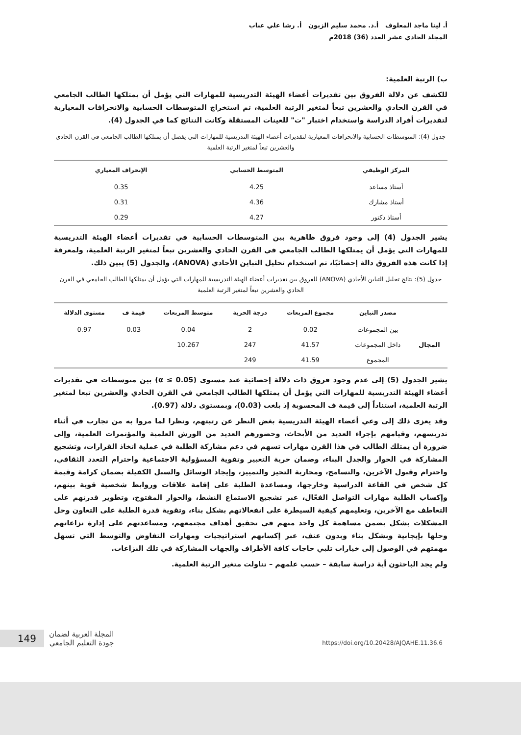أ. لينا ماجد المعلوف أ.د. محمد سليم الزبون أ. رشا علي عناب
المجلد الحادي عشر العدد (36) 2018م
ب) الرتبة العلمية:
للكشف عن دلالة الفروق بين تقديرات أعضاء الهيئة التدريسية للمهارات التي يؤمل أن يمتلكها الطالب الجامعي في القرن الحادي والعشرين تبعاً لمتغير الرتبة العلمية، تم استخراج المتوسطات الحسابية والانحرافات المعيارية لتقديرات أفراد الدراسة واستخدام اختبار "ت" للعينات المستقلة وكانت النتائج كما في الجدول (4).
جدول (4): المتوسطات الحسابية والانحرافات المعيارية لتقديرات أعضاء الهيئة التدريسية للمهارات التي يفضل أن يمتلكها الطالب الجامعي في القرن الحادي والعشرين تبعاً لمتغير الرتبة العلمية
| المركز الوظيفي | المتوسط الحسابي | الإنحراف المعياري |
| --- | --- | --- |
| أستاذ مساعد | 4.25 | 0.35 |
| أستاذ مشارك | 4.36 | 0.31 |
| أستاذ دكتور | 4.27 | 0.29 |
يشير الجدول (4) إلى وجود فروق ظاهرية بين المتوسطات الحسابية في تقديرات أعضاء الهيئة التدريسية للمهارات التي يؤمل أن يمتلكها الطالب الجامعي في القرن الحادي والعشرين تبعاً لمتغير الرتبة العلمية، ولمعرفة إذا كانت هذه الفروق دالة إحصائيًا، تم استخدام تحليل التباين الأحادي (ANOVA)، والجدول (5) يبين ذلك.
جدول (5): نتائج تحليل التباين الأحادي (ANOVA) للفروق بين تقديرات أعضاء الهيئة التدريسية للمهارات التي يؤمل أن يمتلكها الطالب الجامعي في القرن الحادي والعشرين تبعاً لمتغير الرتبة العلمية
| | مصدر التباين | مجموع المربعات | درجة الحرية | متوسط المربعات | قيمة ف | مستوى الدلالة |
| --- | --- | --- | --- | --- | --- | --- |
| المجال | بين المجموعات | 0.02 | 2 | 0.04 | 0.03 | 0.97 |
| | داخل المجموعات | 41.57 | 247 | 10.267 | | |
| | المجموع | 41.59 | 249 | | | |
يشير الجدول (5) إلى عدم وجود فروق ذات دلالة إحصائية عند مستوى (α ≤ 0.05) بين متوسطات في تقديرات أعضاء الهيئة التدريسية للمهارات التي يؤمل أن يمتلكها الطالب الجامعي في القرن الحادي والعشرين تبعا لمتغير الرتبة العلمية، استناداً إلى قيمة ف المحسوبة إذ بلغت (0.03)، وبمستوى دلالة (0.97).
وقد يعزى ذلك إلى وعي أعضاء الهيئة التدريسية بغض النظر عن رتبتهم، ونظرا لما مروا به من تجارب في أثناء تدريسهم، وقيامهم بإجراء العديد من الأبحاث، وحضورهم العديد من الورش العلمية والمؤتمرات العلمية، وإلى ضرورة أن يمتلك الطالب في هذا القرن مهارات تسهم في دعم مشاركة الطلبة في عملية اتخاذ القرارات، وتشجيع المشاركة في الحوار والجدل البناء، وضمان حرية التعبير وتقوية المسؤولية الاجتماعية واحترام التعدد الثقافي، واحترام وقبول الآخرين، والتسامح، ومحاربة التحيز والتمييز، وإيجاد الوسائل والسبل الكفيلة بضمان كرامة وقيمة كل شخص في القاعة الدراسية وخارجها، ومساعدة الطلبة على إقامة علاقات وروابط شخصية قوية بينهم، وإكساب الطلبة مهارات التواصل الفعّال، عبر تشجيع الاستماع النشط، والحوار المفتوح، وتطوير قدرتهم على التعاطف مع الآخرين، وتعليمهم كيفية السيطرة على انفعالاتهم بشكل بناء، وتقوية قدرة الطلبة على التعاون وحل المشكلات بشكل يضمن مساهمة كل واحد منهم في تحقيق أهداف مجتمعهم، ومساعدتهم على إدارة نزاعاتهم وحلها بإيجابية وبشكل بناء وبدون عنف، عبر إكسابهم استراتيجيات ومهارات التفاوض والتوسط التي تسهل مهمتهم في الوصول إلى خيارات تلبي حاجات كافة الأطراف والجهات المشاركة في تلك النزاعات.
ولم يجد الباحثون أية دراسة سابقة – حسب علمهم – تناولت متغير الرتبة العلمية.
149
المجلة العربية لضمان
جودة التعليم الجامعي
https://doi.org/10.20428/AJQAHE.11.36.6